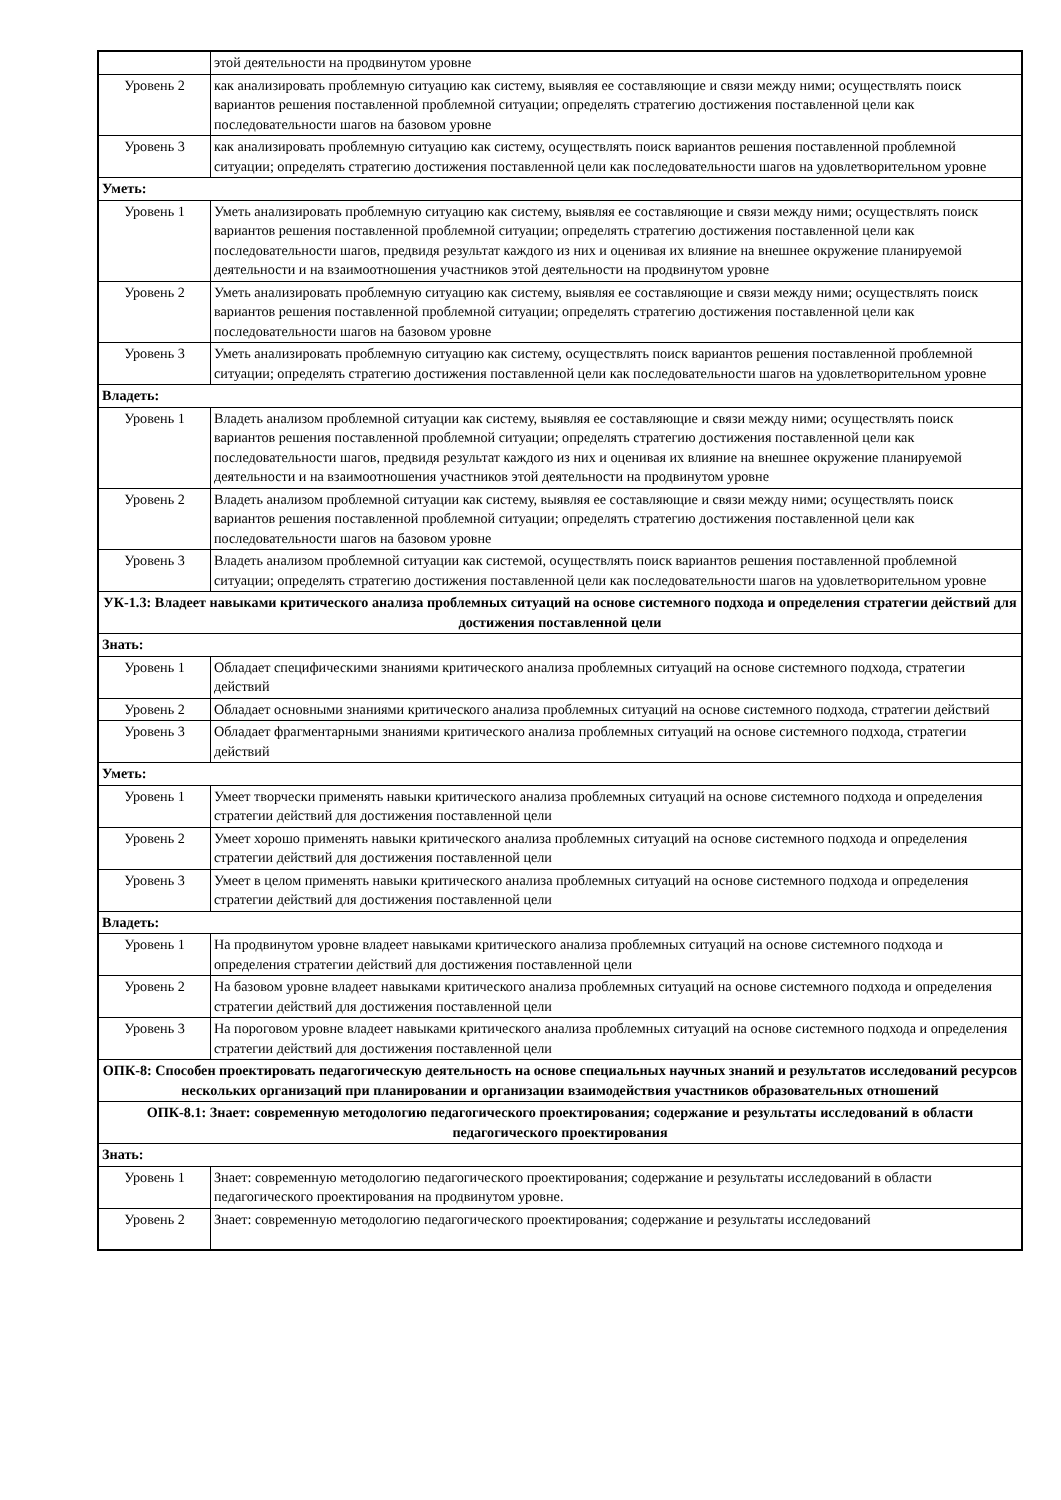| | этой деятельности на продвинутом уровне |
| Уровень 2 | как анализировать проблемную ситуацию как систему, выявляя ее составляющие и связи между ними; осуществлять поиск вариантов решения поставленной проблемной ситуации; определять стратегию достижения поставленной цели как последовательности шагов на базовом уровне |
| Уровень 3 | как анализировать проблемную ситуацию как систему, осуществлять поиск вариантов решения поставленной проблемной ситуации; определять стратегию достижения поставленной цели как последовательности шагов на удовлетворительном уровне |
| Уметь: | |
| Уровень 1 | Уметь анализировать проблемную ситуацию как систему, выявляя ее составляющие и связи между ними; осуществлять поиск вариантов решения поставленной проблемной ситуации; определять стратегию достижения поставленной цели как последовательности шагов, предвидя результат каждого из них и оценивая их влияние на внешнее окружение планируемой деятельности и на взаимоотношения участников этой деятельности на продвинутом уровне |
| Уровень 2 | Уметь анализировать проблемную ситуацию как систему, выявляя ее составляющие и связи между ними; осуществлять поиск вариантов решения поставленной проблемной ситуации; определять стратегию достижения поставленной цели как последовательности шагов на базовом уровне |
| Уровень 3 | Уметь анализировать проблемную ситуацию как систему, осуществлять поиск вариантов решения поставленной проблемной ситуации; определять стратегию достижения поставленной цели как последовательности шагов на удовлетворительном уровне |
| Владеть: | |
| Уровень 1 | Владеть анализом проблемной ситуации как систему, выявляя ее составляющие и связи между ними; осуществлять поиск вариантов решения поставленной проблемной ситуации; определять стратегию достижения поставленной цели как последовательности шагов, предвидя результат каждого из них и оценивая их влияние на внешнее окружение планируемой деятельности и на взаимоотношения участников этой деятельности на продвинутом уровне |
| Уровень 2 | Владеть анализом проблемной ситуации как систему, выявляя ее составляющие и связи между ними; осуществлять поиск вариантов решения поставленной проблемной ситуации; определять стратегию достижения поставленной цели как последовательности шагов на базовом уровне |
| Уровень 3 | Владеть анализом проблемной ситуации как системой, осуществлять поиск вариантов решения поставленной проблемной ситуации; определять стратегию достижения поставленной цели как последовательности шагов на удовлетворительном уровне |
| УК-1.3: Владеет навыками критического анализа проблемных ситуаций на основе системного подхода и определения стратегии действий для достижения поставленной цели | |
| Знать: | |
| Уровень 1 | Обладает специфическими знаниями критического анализа проблемных ситуаций на основе системного подхода, стратегии действий |
| Уровень 2 | Обладает основными знаниями критического анализа проблемных ситуаций на основе системного подхода, стратегии действий |
| Уровень 3 | Обладает фрагментарными знаниями критического анализа проблемных ситуаций на основе системного подхода, стратегии действий |
| Уметь: | |
| Уровень 1 | Умеет творчески применять навыки критического анализа проблемных ситуаций на основе системного подхода и определения стратегии действий для достижения поставленной цели |
| Уровень 2 | Умеет хорошо применять навыки критического анализа проблемных ситуаций на основе системного подхода и определения стратегии действий для достижения поставленной цели |
| Уровень 3 | Умеет в целом применять навыки критического анализа проблемных ситуаций на основе системного подхода и определения стратегии действий для достижения поставленной цели |
| Владеть: | |
| Уровень 1 | На продвинутом уровне владеет навыками критического анализа проблемных ситуаций на основе системного подхода и определения стратегии действий для достижения поставленной цели |
| Уровень 2 | На базовом уровне владеет навыками критического анализа проблемных ситуаций на основе системного подхода и определения стратегии действий для достижения поставленной цели |
| Уровень 3 | На пороговом уровне владеет навыками критического анализа проблемных ситуаций на основе системного подхода и определения стратегии действий для достижения поставленной цели |
| ОПК-8: Способен проектировать педагогическую деятельность на основе специальных научных знаний и результатов исследований ресурсов нескольких организаций при планировании и организации взаимодействия участников образовательных отношений | |
| ОПК-8.1: Знает: современную методологию педагогического проектирования; содержание и результаты исследований в области педагогического проектирования | |
| Знать: | |
| Уровень 1 | Знает: современную методологию педагогического проектирования; содержание и результаты исследований в области педагогического проектирования на продвинутом уровне. |
| Уровень 2 | Знает: современную методологию педагогического проектирования; содержание и результаты исследований |